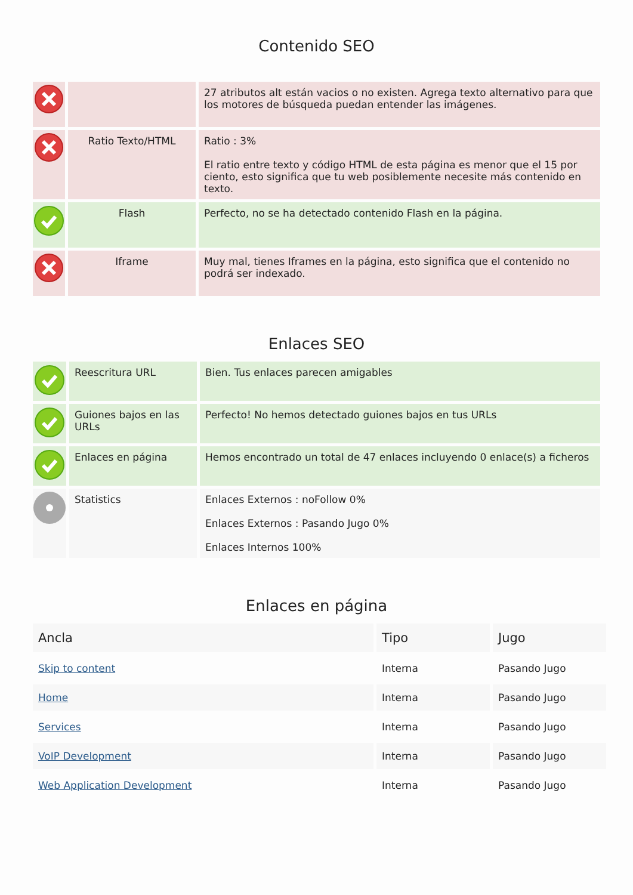Contenido SEO
| | | 27 atributos alt están vacios o no existen. Agrega texto alternativo para que los motores de búsqueda puedan entender las imágenes. |
| | Ratio Texto/HTML | Ratio : 3% El ratio entre texto y código HTML de esta página es menor que el 15 por ciento, esto significa que tu web posiblemente necesite más contenido en texto. |
| | Flash | Perfecto, no se ha detectado contenido Flash en la página. |
| | Iframe | Muy mal, tienes Iframes en la página, esto significa que el contenido no podrá ser indexado. |
Enlaces SEO
| | Reescritura URL | Bien. Tus enlaces parecen amigables |
| | Guiones bajos en las URLs | Perfecto! No hemos detectado guiones bajos en tus URLs |
| | Enlaces en página | Hemos encontrado un total de 47 enlaces incluyendo 0 enlace(s) a ficheros |
| | Statistics | Enlaces Externos : noFollow 0% Enlaces Externos : Pasando Jugo 0% Enlaces Internos 100% |
Enlaces en página
| Ancla | Tipo | Jugo |
| --- | --- | --- |
| Skip to content | Interna | Pasando Jugo |
| Home | Interna | Pasando Jugo |
| Services | Interna | Pasando Jugo |
| VoIP Development | Interna | Pasando Jugo |
| Web Application Development | Interna | Pasando Jugo |